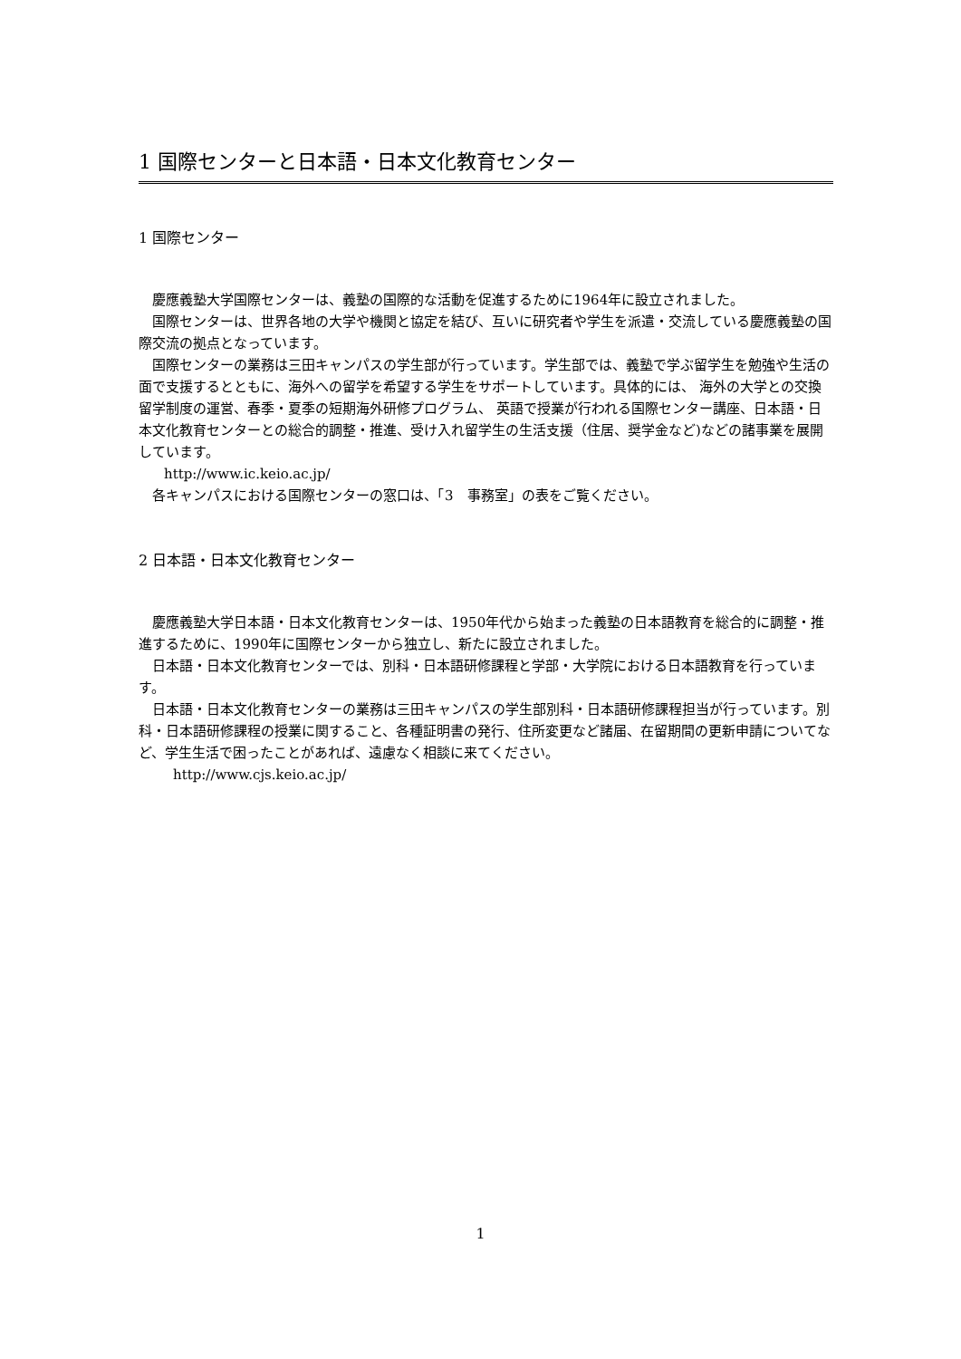1 国際センターと日本語・日本文化教育センター
1 国際センター
慶應義塾大学国際センターは、義塾の国際的な活動を促進するために1964年に設立されました。
国際センターは、世界各地の大学や機関と協定を結び、互いに研究者や学生を派遣・交流している慶應義塾の国際交流の拠点となっています。
国際センターの業務は三田キャンパスの学生部が行っています。学生部では、義塾で学ぶ留学生を勉強や生活の面で支援するとともに、海外への留学を希望する学生をサポートしています。具体的には、 海外の大学との交換留学制度の運営、春季・夏季の短期海外研修プログラム、 英語で授業が行われる国際センター講座、日本語・日本文化教育センターとの総合的調整・推進、受け入れ留学生の生活支援（住居、奨学金など)などの諸事業を展開しています。
http://www.ic.keio.ac.jp/
各キャンパスにおける国際センターの窓口は、「3　事務室」の表をご覧ください。
2 日本語・日本文化教育センター
慶應義塾大学日本語・日本文化教育センターは、1950年代から始まった義塾の日本語教育を総合的に調整・推進するために、1990年に国際センターから独立し、新たに設立されました。
日本語・日本文化教育センターでは、別科・日本語研修課程と学部・大学院における日本語教育を行っています。
日本語・日本文化教育センターの業務は三田キャンパスの学生部別科・日本語研修課程担当が行っています。別科・日本語研修課程の授業に関すること、各種証明書の発行、住所変更など諸届、在留期間の更新申請についてなど、学生生活で困ったことがあれば、遠慮なく相談に来てください。
http://www.cjs.keio.ac.jp/
1